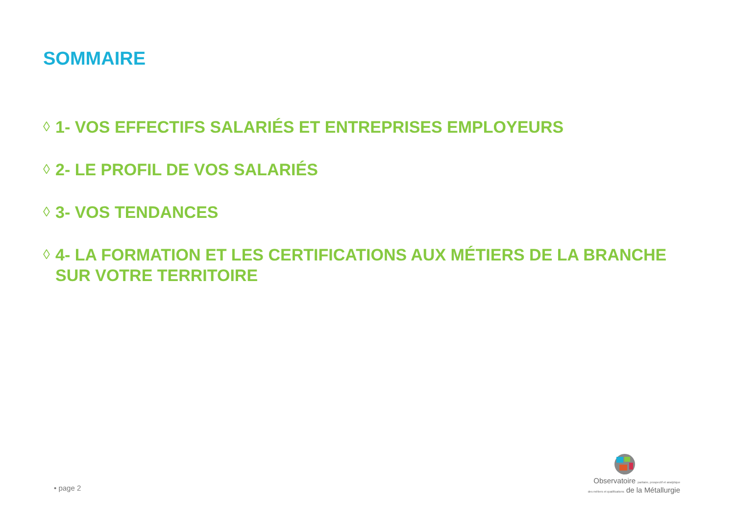SOMMAIRE
◊ 1- VOS EFFECTIFS SALARIÉS ET ENTREPRISES EMPLOYEURS
◊ 2- LE PROFIL DE VOS SALARIÉS
◊ 3- VOS TENDANCES
◊ 4- LA FORMATION ET LES CERTIFICATIONS AUX MÉTIERS DE LA BRANCHE
SUR VOTRE TERRITOIRE
• page 2
Observatoire paritaire, prospectif et analytique
des métiers et qualifications de la Métallurgie